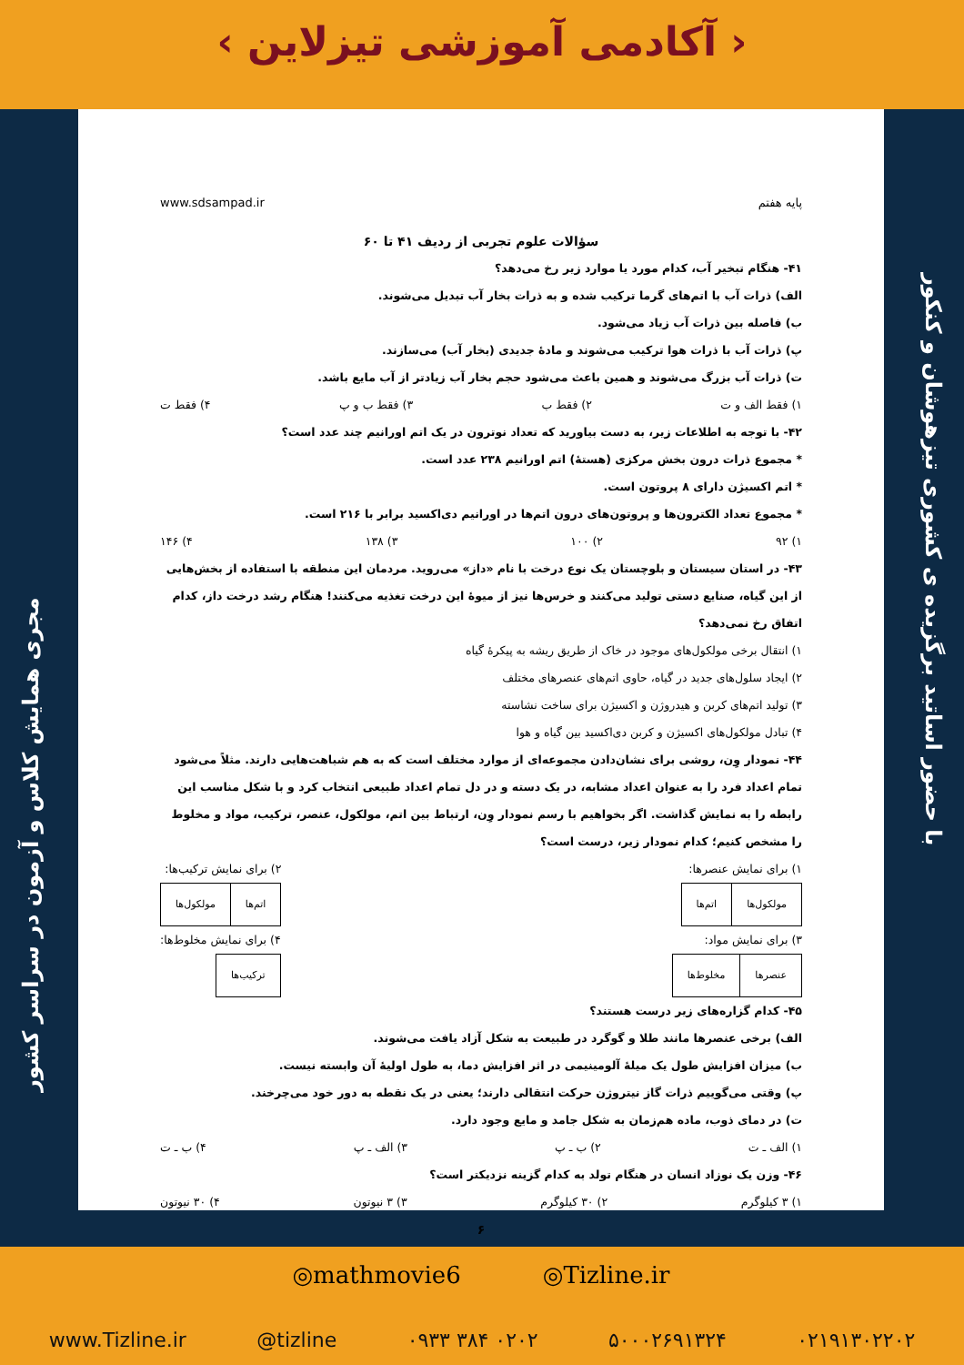‹ آکادمی آموزشی تیزلاین ›
مجری همایش کلاس و آزمون در سراسر کشور
با حضور اساتید برگزیده ی کشوری تیزهوشان و کنکور
www.sdsampad.ir پایه هفتم
سؤالات علوم تجربی از ردیف ۴۱ تا ۶۰
۴۱- هنگام تبخیر آب، کدام مورد یا موارد زیر رخ می‌دهد؟
الف) ذرات آب با اتم‌های گرما ترکیب شده و به ذرات بخار آب تبدیل می‌شوند.
ب) فاصله بین ذرات آب زیاد می‌شود.
پ) ذرات آب با ذرات هوا ترکیب می‌شوند و مادهٔ جدیدی (بخار آب) می‌سازند.
ت) ذرات آب بزرگ می‌شوند و همین باعث می‌شود حجم بخار آب زیادتر از آب مایع باشد.
۱) فقط الف و ت ۲) فقط ب ۳) فقط ب و پ ۴) فقط ت
۴۲- با توجه به اطلاعات زیر، به دست بیاورید که تعداد نوترون در یک اتم اورانیم چند عدد است؟
* مجموع ذرات درون بخش مرکزی (هستهٔ) اتم اورانیم ۲۳۸ عدد است.
* اتم اکسیژن دارای ۸ پروتون است.
* مجموع تعداد الکترون‌ها و پروتون‌های درون اتم‌ها در اورانیم دی‌اکسید برابر با ۲۱۶ است.
۱) ۹۲ ۲) ۱۰۰ ۳) ۱۳۸ ۴) ۱۴۶
۴۳- در استان سیستان و بلوچستان یک نوع درخت با نام «داز» می‌روید. مردمان این منطقه با استفاده از بخش‌هایی از این گیاه، صنایع دستی تولید می‌کنند و خرس‌ها نیز از میوهٔ این درخت تغذیه می‌کنند! هنگام رشد درخت داز، کدام اتفاق رخ نمی‌دهد؟
۱) انتقال برخی مولکول‌های موجود در خاک از طریق ریشه به پیکرهٔ گیاه
۲) ایجاد سلول‌های جدید در گیاه، حاوی اتم‌های عنصرهای مختلف
۳) تولید اتم‌های کربن و هیدروژن و اکسیژن برای ساخت نشاسته
۴) تبادل مولکول‌های اکسیژن و کربن دی‌اکسید بین گیاه و هوا
۴۴- نمودار وِن، روشی برای نشان‌دادن مجموعه‌ای از موارد مختلف است که به هم شباهت‌هایی دارند. مثلاً می‌شود تمام اعداد فرد را به عنوان اعداد مشابه، در یک دسته و در دل تمام اعداد طبیعی انتخاب کرد و با شکل مناسب این رابطه را به نمایش گذاشت. اگر بخواهیم با رسم نمودار وِن، ارتباط بین اتم، مولکول، عنصر، ترکیب، مواد و مخلوط را مشخص کنیم؛ کدام نمودار زیر، درست است؟
۱) برای نمایش عنصرها:
| مولکول‌ها | اتم‌ها |
۲) برای نمایش ترکیب‌ها:
| اتم‌ها | مولکول‌ها |
۳) برای نمایش مواد:
| عنصرها | مخلوط‌ها |
۴) برای نمایش مخلوط‌ها:
| ترکیب‌ها |
۴۵- کدام گزاره‌های زیر درست هستند؟
الف) برخی عنصرها مانند طلا و گوگرد در طبیعت به شکل آزاد یافت می‌شوند.
ب) میزان افزایش طول یک میلهٔ آلومینیمی در اثر افزایش دما، به طول اولیهٔ آن وابسته نیست.
پ) وقتی می‌گوییم ذرات گاز نیتروژن حرکت انتقالی دارند؛ یعنی در یک نقطه به دور خود می‌چرخند.
ت) در دمای ذوب، ماده هم‌زمان به شکل جامد و مایع وجود دارد.
۱) الف ـ ت ۲) ب ـ پ ۳) الف ـ پ ۴) ب ـ ت
۴۶- وزن یک نوزاد انسان در هنگام تولد به کدام گزینه نزدیکتر است؟
۱) ۳ کیلوگرم ۲) ۳۰ کیلوگرم ۳) ۳ نیوتون ۴) ۳۰ نیوتون
۶
◎mathmovie6 ◎Tizline.ir
www.Tizline.ir @tizline ۰۹۳۳ ۳۸۴ ۰۲۰۲ ۵۰۰۰۲۶۹۱۳۲۴ ۰۲۱۹۱۳۰۲۲۰۲